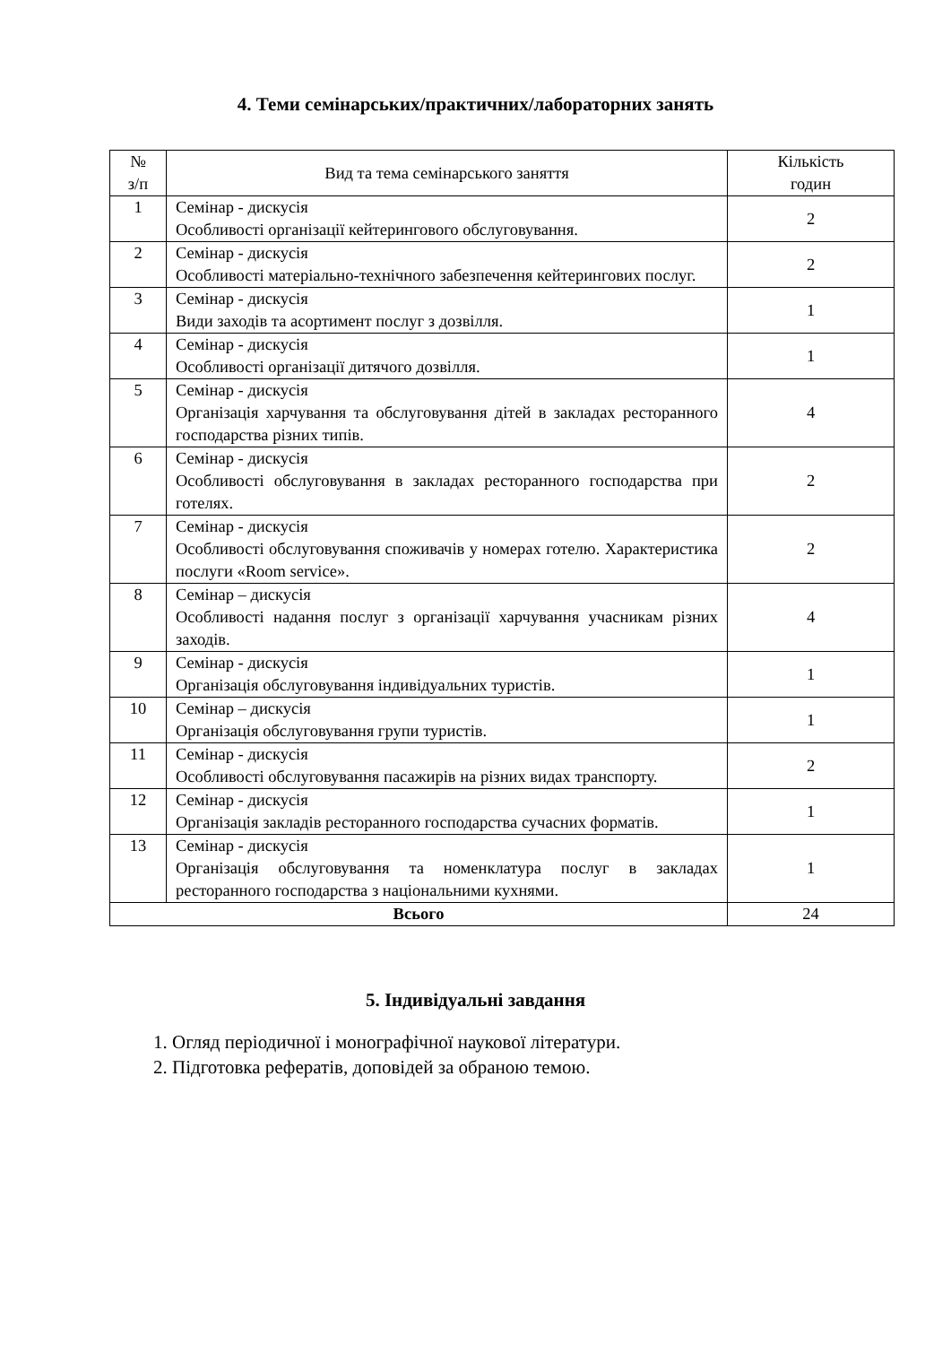4. Теми семінарських/практичних/лабораторних занять
| № з/п | Вид та тема семінарського заняття | Кількість годин |
| --- | --- | --- |
| 1 | Семінар - дискусія Особливості організації кейтерингового обслуговування. | 2 |
| 2 | Семінар - дискусія Особливості матеріально-технічного забезпечення кейтерингових послуг. | 2 |
| 3 | Семінар - дискусія Види заходів та асортимент послуг з дозвілля. | 1 |
| 4 | Семінар - дискусія Особливості організації дитячого дозвілля. | 1 |
| 5 | Семінар - дискусія Організація харчування та обслуговування дітей в закладах ресторанного господарства різних типів. | 4 |
| 6 | Семінар - дискусія Особливості обслуговування в закладах ресторанного господарства при готелях. | 2 |
| 7 | Семінар - дискусія Особливості обслуговування споживачів у номерах готелю. Характеристика послуги «Room service». | 2 |
| 8 | Семінар – дискусія Особливості надання послуг з організації харчування учасникам різних заходів. | 4 |
| 9 | Семінар - дискусія Організація обслуговування індивідуальних туристів. | 1 |
| 10 | Семінар – дискусія Організація обслуговування групи туристів. | 1 |
| 11 | Семінар - дискусія Особливості обслуговування пасажирів на різних видах транспорту. | 2 |
| 12 | Семінар - дискусія Організація закладів ресторанного господарства сучасних форматів. | 1 |
| 13 | Семінар - дискусія Організація обслуговування та номенклатура послуг в закладах ресторанного господарства з національними кухнями. | 1 |
| Всього | | 24 |
5. Індивідуальні завдання
1. Огляд періодичної і монографічної наукової літератури.
2. Підготовка рефератів, доповідей за обраною темою.